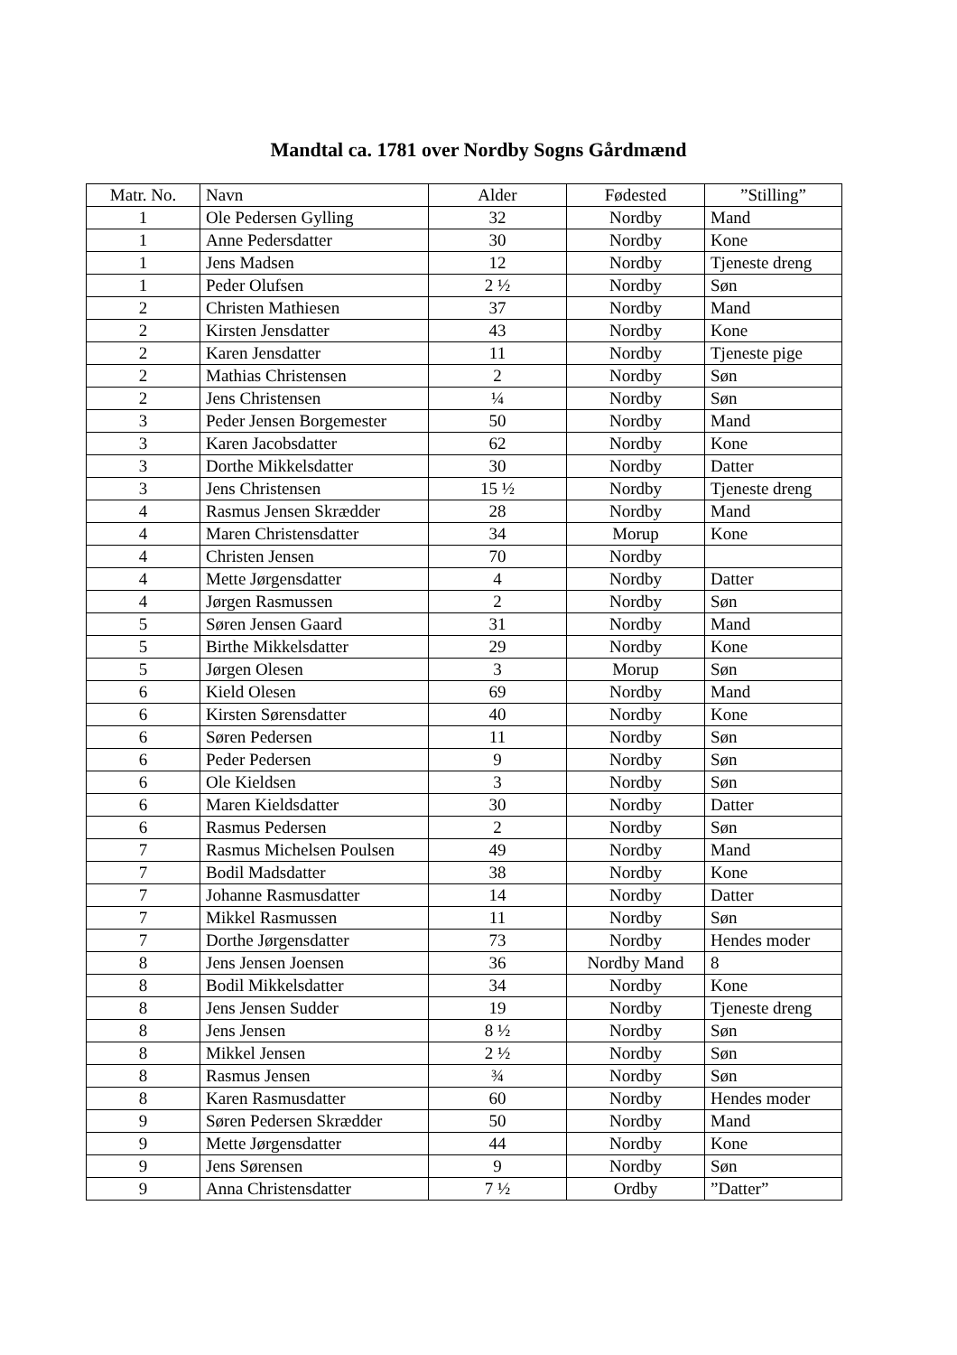Mandtal ca. 1781 over Nordby Sogns Gårdmænd
| Matr. No. | Navn | Alder | Fødested | ”Stilling” |
| --- | --- | --- | --- | --- |
| 1 | Ole Pedersen Gylling | 32 | Nordby | Mand |
| 1 | Anne Pedersdatter | 30 | Nordby | Kone |
| 1 | Jens Madsen | 12 | Nordby | Tjeneste dreng |
| 1 | Peder Olufsen | 2 ½ | Nordby | Søn |
| 2 | Christen Mathiesen | 37 | Nordby | Mand |
| 2 | Kirsten Jensdatter | 43 | Nordby | Kone |
| 2 | Karen Jensdatter | 11 | Nordby | Tjeneste pige |
| 2 | Mathias Christensen | 2 | Nordby | Søn |
| 2 | Jens Christensen | ¼ | Nordby | Søn |
| 3 | Peder Jensen Borgemester | 50 | Nordby | Mand |
| 3 | Karen Jacobsdatter | 62 | Nordby | Kone |
| 3 | Dorthe Mikkelsdatter | 30 | Nordby | Datter |
| 3 | Jens Christensen | 15 ½ | Nordby | Tjeneste dreng |
| 4 | Rasmus Jensen Skrædder | 28 | Nordby | Mand |
| 4 | Maren Christensdatter | 34 | Morup | Kone |
| 4 | Christen Jensen | 70 | Nordby | |
| 4 | Mette Jørgensdatter | 4 | Nordby | Datter |
| 4 | Jørgen Rasmussen | 2 | Nordby | Søn |
| 5 | Søren Jensen Gaard | 31 | Nordby | Mand |
| 5 | Birthe Mikkelsdatter | 29 | Nordby | Kone |
| 5 | Jørgen Olesen | 3 | Morup | Søn |
| 6 | Kield Olesen | 69 | Nordby | Mand |
| 6 | Kirsten Sørensdatter | 40 | Nordby | Kone |
| 6 | Søren Pedersen | 11 | Nordby | Søn |
| 6 | Peder Pedersen | 9 | Nordby | Søn |
| 6 | Ole Kieldsen | 3 | Nordby | Søn |
| 6 | Maren Kieldsdatter | 30 | Nordby | Datter |
| 6 | Rasmus Pedersen | 2 | Nordby | Søn |
| 7 | Rasmus Michelsen Poulsen | 49 | Nordby | Mand |
| 7 | Bodil Madsdatter | 38 | Nordby | Kone |
| 7 | Johanne Rasmusdatter | 14 | Nordby | Datter |
| 7 | Mikkel Rasmussen | 11 | Nordby | Søn |
| 7 | Dorthe Jørgensdatter | 73 | Nordby | Hendes moder |
| 8 | Jens Jensen Joensen | 36 | Nordby Mand | 8 |
| 8 | Bodil Mikkelsdatter | 34 | Nordby | Kone |
| 8 | Jens Jensen Sudder | 19 | Nordby | Tjeneste dreng |
| 8 | Jens Jensen | 8 ½ | Nordby | Søn |
| 8 | Mikkel Jensen | 2 ½ | Nordby | Søn |
| 8 | Rasmus Jensen | ¾ | Nordby | Søn |
| 8 | Karen Rasmusdatter | 60 | Nordby | Hendes moder |
| 9 | Søren Pedersen Skrædder | 50 | Nordby | Mand |
| 9 | Mette Jørgensdatter | 44 | Nordby | Kone |
| 9 | Jens Sørensen | 9 | Nordby | Søn |
| 9 | Anna Christensdatter | 7 ½ | Ordby | ”Datter” |